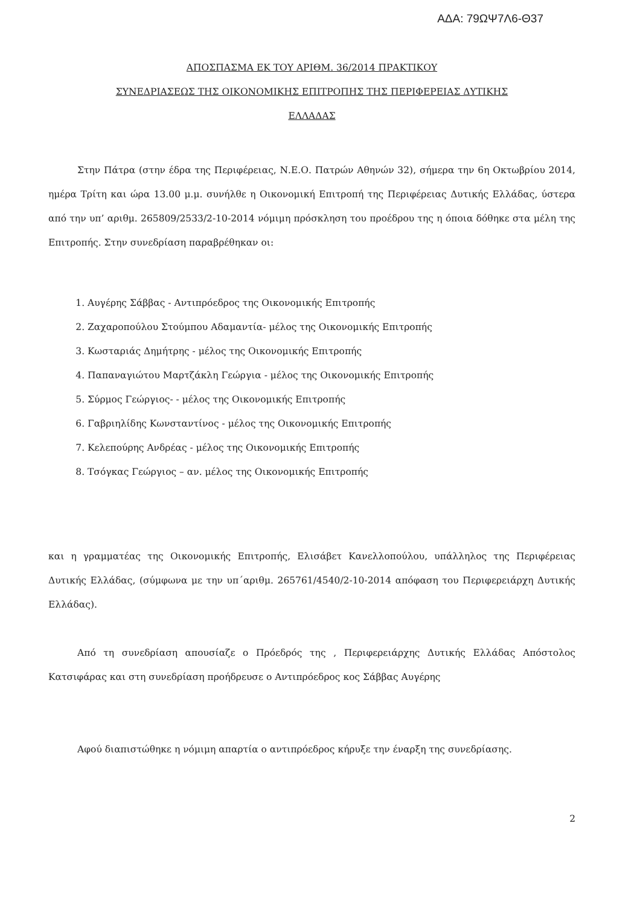ΑΔΑ: 79ΩΨ7Λ6-Θ37
ΑΠΟΣΠΑΣΜΑ ΕΚ ΤΟΥ ΑΡΙΘΜ. 36/2014 ΠΡΑΚΤΙΚΟΥ
ΣΥΝΕΔΡΙΑΣΕΩΣ ΤΗΣ ΟΙΚΟΝΟΜΙΚΗΣ ΕΠΙΤΡΟΠΗΣ ΤΗΣ ΠΕΡΙΦΕΡΕΙΑΣ ΔΥΤΙΚΗΣ
ΕΛΛΑΔΑΣ
Στην Πάτρα (στην έδρα της Περιφέρειας, Ν.Ε.Ο. Πατρών Αθηνών 32), σήμερα την 6η Οκτωβρίου 2014, ημέρα Τρίτη και ώρα 13.00 μ.μ. συνήλθε η Οικονομική Επιτροπή της Περιφέρειας Δυτικής Ελλάδας, ύστερα από την υπ’ αριθμ. 265809/2533/2-10-2014 νόμιμη πρόσκληση του προέδρου της η όποια δόθηκε στα μέλη της Επιτροπής. Στην συνεδρίαση παραβρέθηκαν οι:
1. Αυγέρης Σάββας - Αντιπρόεδρος της Οικονομικής Επιτροπής
2. Ζαχαροπούλου Στούμπου Αδαμαντία- μέλος της Οικονομικής Επιτροπής
3. Κωσταριάς Δημήτρης - μέλος της Οικονομικής Επιτροπής
4. Παπαναγιώτου Μαρτζάκλη Γεώργια - μέλος της Οικονομικής Επιτροπής
5. Σύρμος Γεώργιος- - μέλος της Οικονομικής Επιτροπής
6. Γαβριηλίδης Κωνσταντίνος - μέλος της Οικονομικής Επιτροπής
7. Κελεπούρης Ανδρέας - μέλος της Οικονομικής Επιτροπής
8. Τσόγκας Γεώργιος – αν. μέλος της Οικονομικής Επιτροπής
και η γραμματέας της Οικονομικής Επιτροπής, Ελισάβετ Κανελλοπούλου, υπάλληλος της Περιφέρειας Δυτικής Ελλάδας, (σύμφωνα με την υπ΄αριθμ. 265761/4540/2-10-2014 απόφαση του Περιφερειάρχη Δυτικής Ελλάδας).
Από τη συνεδρίαση απουσίαζε ο Πρόεδρός της , Περιφερειάρχης Δυτικής Ελλάδας Απόστολος Κατσιφάρας και στη συνεδρίαση προήδρευσε ο Αντιπρόεδρος κος Σάββας Αυγέρης
Αφού διαπιστώθηκε η νόμιμη απαρτία ο αντιπρόεδρος κήρυξε την έναρξη της συνεδρίασης.
2